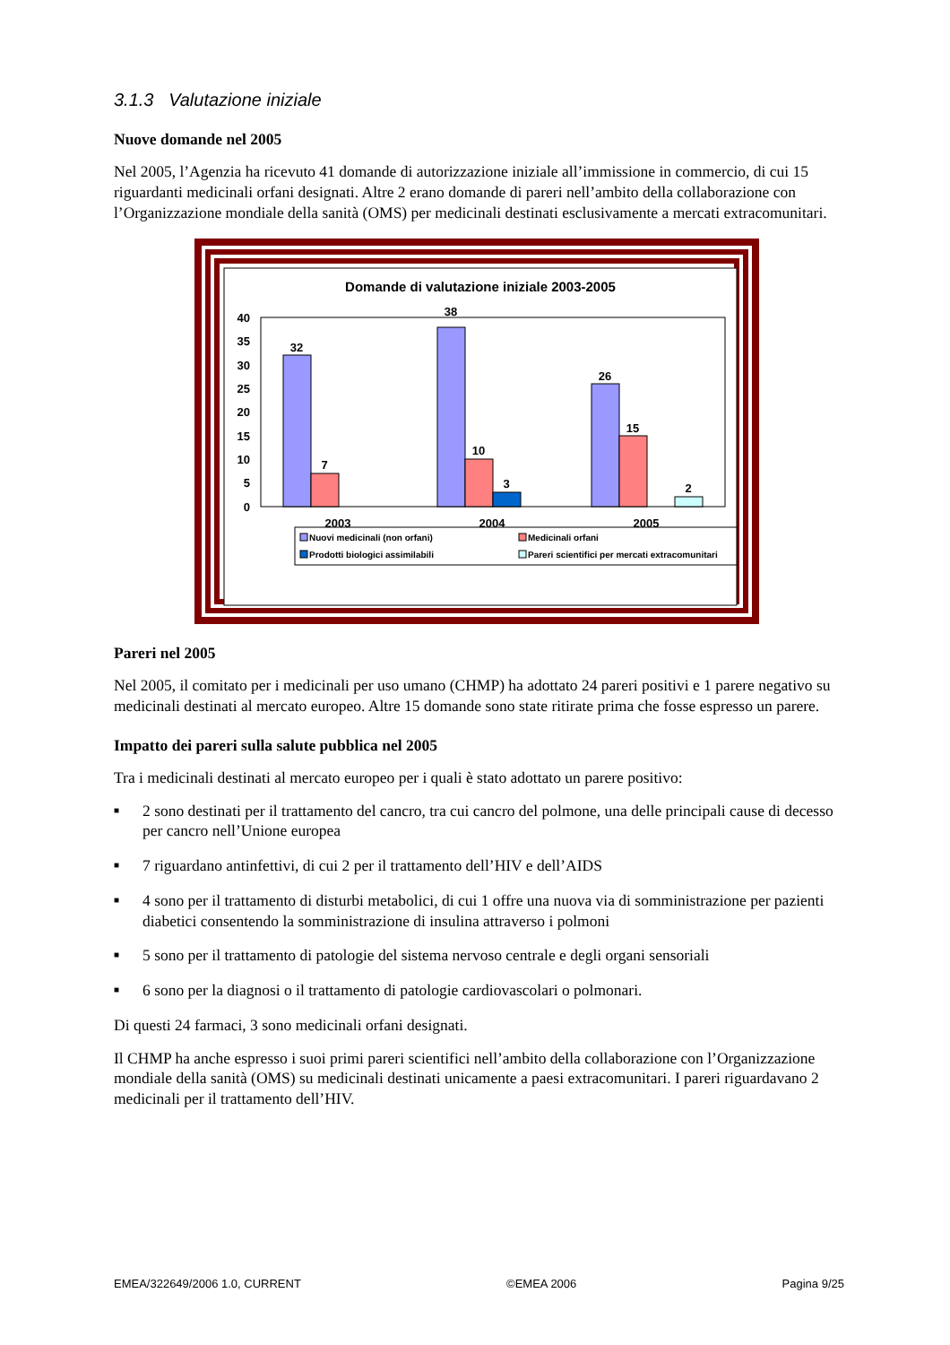3.1.3 Valutazione iniziale
Nuove domande nel 2005
Nel 2005, l’Agenzia ha ricevuto 41 domande di autorizzazione iniziale all’immissione in commercio, di cui 15 riguardanti medicinali orfani designati. Altre 2 erano domande di pareri nell’ambito della collaborazione con l’Organizzazione mondiale della sanità (OMS) per medicinali destinati esclusivamente a mercati extracomunitari.
Domande di valutazione iniziale 2003-2005
40
35
30
25
20
15
10
5
0
32
7
38
10
3
26
15
2
2003
2004
2005
Nuovi medicinali (non orfani)
Medicinali orfani
Prodotti biologici assimilabili
Pareri scientifici per mercati extracomunitari
Pareri nel 2005
Nel 2005, il comitato per i medicinali per uso umano (CHMP) ha adottato 24 pareri positivi e 1 parere negativo su medicinali destinati al mercato europeo. Altre 15 domande sono state ritirate prima che fosse espresso un parere.
Impatto dei pareri sulla salute pubblica nel 2005
Tra i medicinali destinati al mercato europeo per i quali è stato adottato un parere positivo:
■ 2 sono destinati per il trattamento del cancro, tra cui cancro del polmone, una delle principali cause di decesso per cancro nell’Unione europea
■ 7 riguardano antinfettivi, di cui 2 per il trattamento dell’HIV e dell’AIDS
■ 4 sono per il trattamento di disturbi metabolici, di cui 1 offre una nuova via di somministrazione per pazienti diabetici consentendo la somministrazione di insulina attraverso i polmoni
■ 5 sono per il trattamento di patologie del sistema nervoso centrale e degli organi sensoriali
■ 6 sono per la diagnosi o il trattamento di patologie cardiovascolari o polmonari.
Di questi 24 farmaci, 3 sono medicinali orfani designati.
Il CHMP ha anche espresso i suoi primi pareri scientifici nell’ambito della collaborazione con l’Organizzazione mondiale della sanità (OMS) su medicinali destinati unicamente a paesi extracomunitari. I pareri riguardavano 2 medicinali per il trattamento dell’HIV.
EMEA/322649/2006 1.0, CURRENT ©EMEA 2006 Pagina 9/25